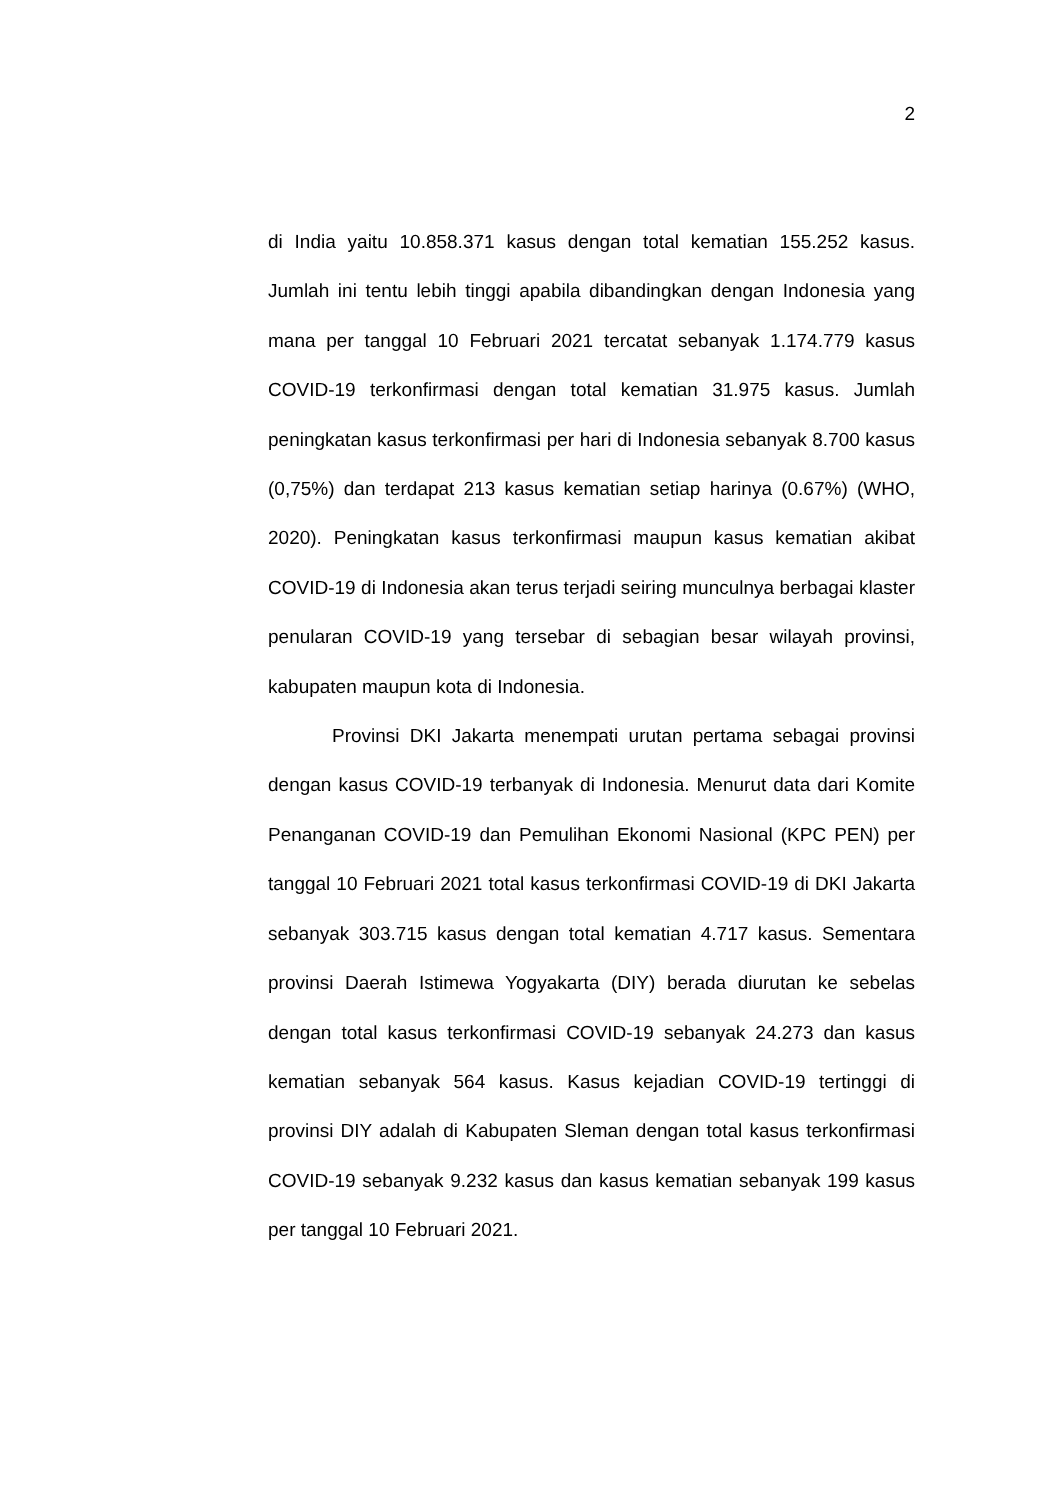2
di India yaitu 10.858.371 kasus dengan total kematian 155.252 kasus. Jumlah ini tentu lebih tinggi apabila dibandingkan dengan Indonesia yang mana per tanggal 10 Februari 2021 tercatat sebanyak 1.174.779 kasus COVID-19 terkonfirmasi dengan total kematian 31.975 kasus. Jumlah peningkatan kasus terkonfirmasi per hari di Indonesia sebanyak 8.700 kasus (0,75%) dan terdapat 213 kasus kematian setiap harinya (0.67%) (WHO, 2020). Peningkatan kasus terkonfirmasi maupun kasus kematian akibat COVID-19 di Indonesia akan terus terjadi seiring munculnya berbagai klaster penularan COVID-19 yang tersebar di sebagian besar wilayah provinsi, kabupaten maupun kota di Indonesia.
Provinsi DKI Jakarta menempati urutan pertama sebagai provinsi dengan kasus COVID-19 terbanyak di Indonesia. Menurut data dari Komite Penanganan COVID-19 dan Pemulihan Ekonomi Nasional (KPC PEN) per tanggal 10 Februari 2021 total kasus terkonfirmasi COVID-19 di DKI Jakarta sebanyak 303.715 kasus dengan total kematian 4.717 kasus. Sementara provinsi Daerah Istimewa Yogyakarta (DIY) berada diurutan ke sebelas dengan total kasus terkonfirmasi COVID-19 sebanyak 24.273 dan kasus kematian sebanyak 564 kasus. Kasus kejadian COVID-19 tertinggi di provinsi DIY adalah di Kabupaten Sleman dengan total kasus terkonfirmasi COVID-19 sebanyak 9.232 kasus dan kasus kematian sebanyak 199 kasus per tanggal 10 Februari 2021.